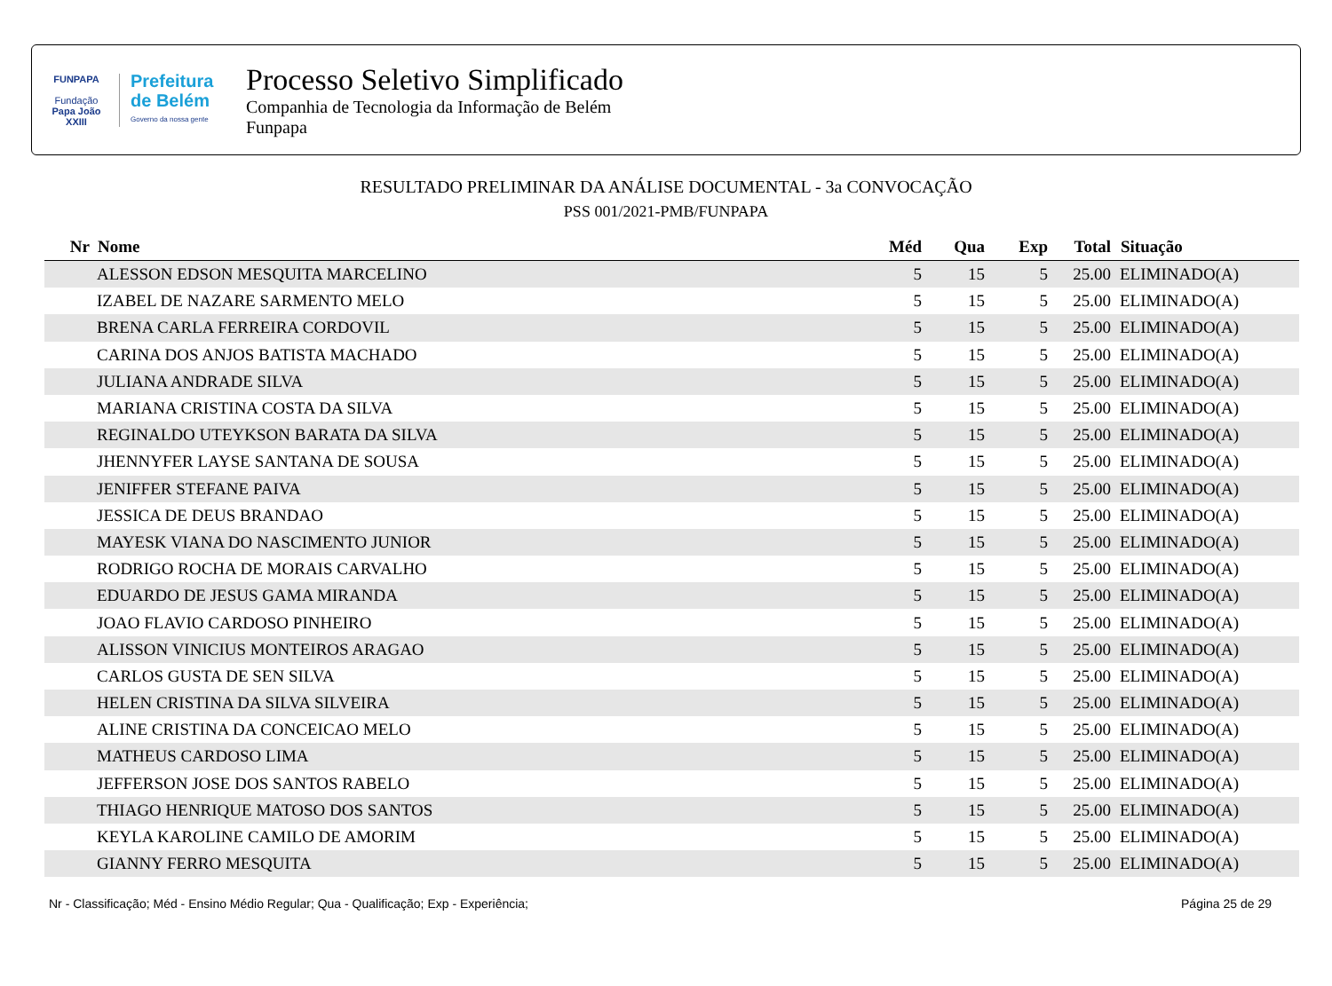FUNPAPA
Fundação
Papa João XXIII
Prefeitura
de Belém
Governo da nossa gente
Processo Seletivo Simplificado
Companhia de Tecnologia da Informação de Belém
Funpapa
RESULTADO PRELIMINAR DA ANÁLISE DOCUMENTAL - 3a CONVOCAÇÃO
PSS 001/2021-PMB/FUNPAPA
| Nr | Nome | Méd | Qua | Exp | Total | Situação |
| --- | --- | --- | --- | --- | --- | --- |
| | ALESSON EDSON MESQUITA MARCELINO | 5 | 15 | 5 | 25.00 | ELIMINADO(A) |
| | IZABEL DE NAZARE SARMENTO MELO | 5 | 15 | 5 | 25.00 | ELIMINADO(A) |
| | BRENA CARLA FERREIRA CORDOVIL | 5 | 15 | 5 | 25.00 | ELIMINADO(A) |
| | CARINA DOS ANJOS BATISTA MACHADO | 5 | 15 | 5 | 25.00 | ELIMINADO(A) |
| | JULIANA ANDRADE SILVA | 5 | 15 | 5 | 25.00 | ELIMINADO(A) |
| | MARIANA CRISTINA COSTA DA SILVA | 5 | 15 | 5 | 25.00 | ELIMINADO(A) |
| | REGINALDO UTEYKSON BARATA DA SILVA | 5 | 15 | 5 | 25.00 | ELIMINADO(A) |
| | JHENNYFER LAYSE SANTANA DE SOUSA | 5 | 15 | 5 | 25.00 | ELIMINADO(A) |
| | JENIFFER STEFANE PAIVA | 5 | 15 | 5 | 25.00 | ELIMINADO(A) |
| | JESSICA DE DEUS BRANDAO | 5 | 15 | 5 | 25.00 | ELIMINADO(A) |
| | MAYESK VIANA DO NASCIMENTO JUNIOR | 5 | 15 | 5 | 25.00 | ELIMINADO(A) |
| | RODRIGO ROCHA DE MORAIS CARVALHO | 5 | 15 | 5 | 25.00 | ELIMINADO(A) |
| | EDUARDO DE JESUS GAMA MIRANDA | 5 | 15 | 5 | 25.00 | ELIMINADO(A) |
| | JOAO FLAVIO CARDOSO PINHEIRO | 5 | 15 | 5 | 25.00 | ELIMINADO(A) |
| | ALISSON VINICIUS MONTEIROS ARAGAO | 5 | 15 | 5 | 25.00 | ELIMINADO(A) |
| | CARLOS GUSTA DE SEN SILVA | 5 | 15 | 5 | 25.00 | ELIMINADO(A) |
| | HELEN CRISTINA DA SILVA SILVEIRA | 5 | 15 | 5 | 25.00 | ELIMINADO(A) |
| | ALINE CRISTINA DA CONCEICAO MELO | 5 | 15 | 5 | 25.00 | ELIMINADO(A) |
| | MATHEUS CARDOSO LIMA | 5 | 15 | 5 | 25.00 | ELIMINADO(A) |
| | JEFFERSON JOSE DOS SANTOS RABELO | 5 | 15 | 5 | 25.00 | ELIMINADO(A) |
| | THIAGO HENRIQUE MATOSO DOS SANTOS | 5 | 15 | 5 | 25.00 | ELIMINADO(A) |
| | KEYLA KAROLINE CAMILO DE AMORIM | 5 | 15 | 5 | 25.00 | ELIMINADO(A) |
| | GIANNY FERRO MESQUITA | 5 | 15 | 5 | 25.00 | ELIMINADO(A) |
Nr - Classificação; Méd - Ensino Médio Regular; Qua - Qualificação; Exp - Experiência; Página 25 de 29